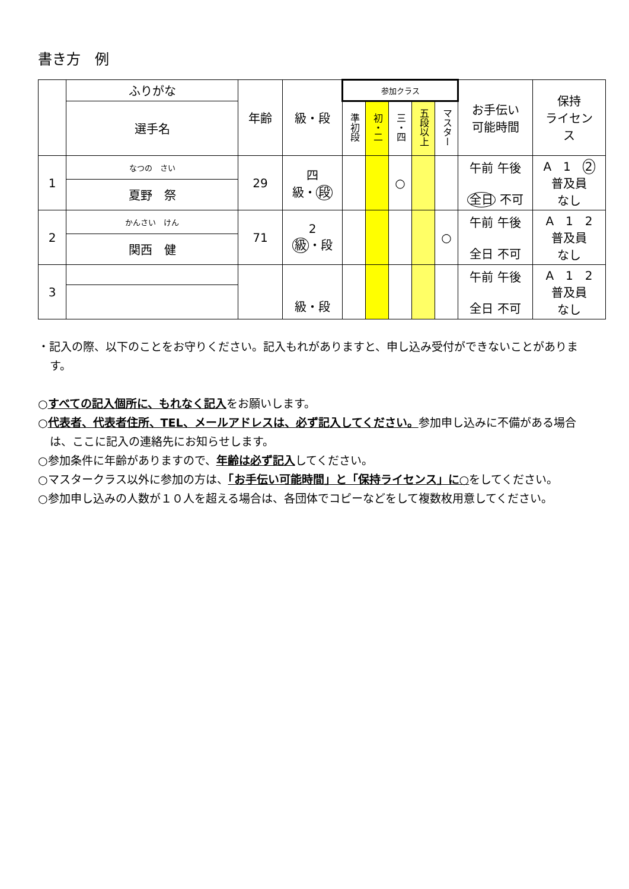書き方　例
| | ふりがな | 年齢 | 級・段 | 参加クラス | | | | | お手伝い 可能時間 | 保持 ライセン ス |
| --- | --- | --- | --- | --- | --- | --- | --- | --- | --- | --- |
| | 選手名 | | | 準初段 | 初・二 | 三・四 | 五段以上 | マスター | | |
| 1 | なつの さい | 29 | 四 級・ 段 | | | ○ | | | 午前 午後 全日 不可 | A 1 2 普及員 なし |
| | 夏野 祭 | | | | | | | | | |
| 2 | かんさい けん | 71 | 2 級 ・段 | | | | | ○ | 午前 午後 全日 不可 | A 1 2 普及員 なし |
| | 関西 健 | | | | | | | | | |
| 3 | | | 級・段 | | | | | | 午前 午後 全日 不可 | A 1 2 普及員 なし |
・記入の際、以下のことをお守りください。記入もれがありますと、申し込み受付ができないことがあります。
○すべての記入個所に、もれなく記入をお願いします。
○代表者、代表者住所、TEL、メールアドレスは、必ず記入してください。参加申し込みに不備がある場合は、ここに記入の連絡先にお知らせします。
○参加条件に年齢がありますので、年齢は必ず記入してください。
○マスタークラス以外に参加の方は、「お手伝い可能時間」と「保持ライセンス」に○をしてください。
○参加申し込みの人数が１０人を超える場合は、各団体でコピーなどをして複数枚用意してください。